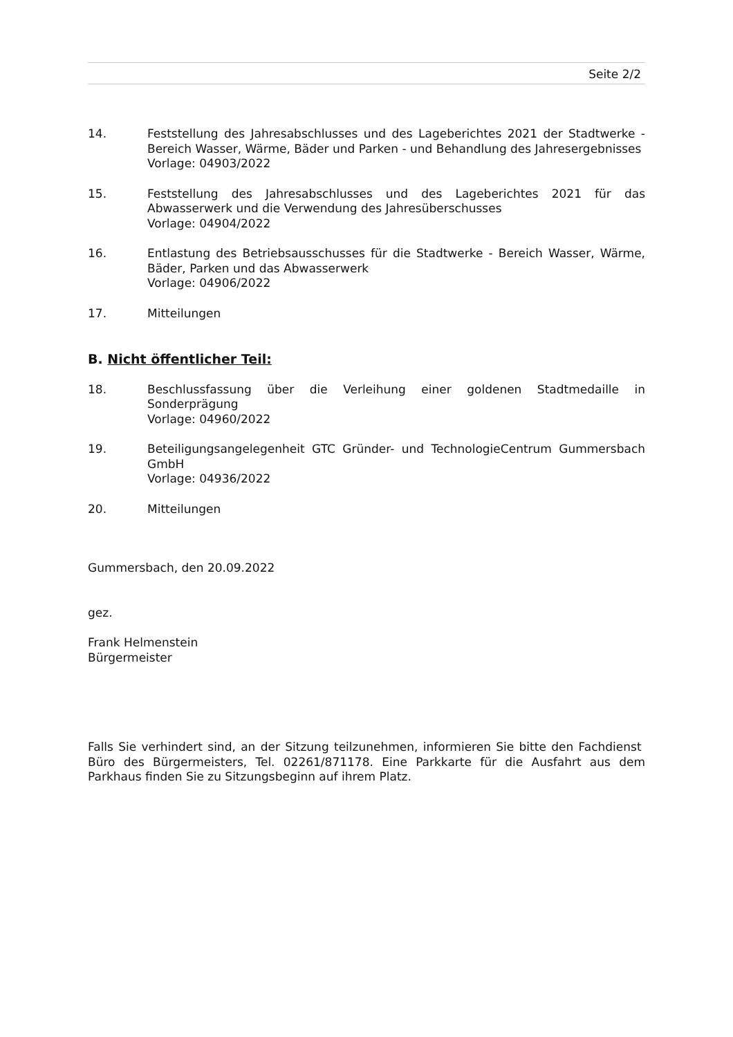Seite 2/2
14. Feststellung des Jahresabschlusses und des Lageberichtes 2021 der Stadtwerke - Bereich Wasser, Wärme, Bäder und Parken - und Behandlung des Jahresergebnisses
Vorlage: 04903/2022
15. Feststellung des Jahresabschlusses und des Lageberichtes 2021 für das Abwasserwerk und die Verwendung des Jahresüberschusses
Vorlage: 04904/2022
16. Entlastung des Betriebsausschusses für die Stadtwerke - Bereich Wasser, Wärme, Bäder, Parken und das Abwasserwerk
Vorlage: 04906/2022
17. Mitteilungen
B. Nicht öffentlicher Teil:
18. Beschlussfassung über die Verleihung einer goldenen Stadtmedaille in Sonderprägung
Vorlage: 04960/2022
19. Beteiligungsangelegenheit GTC Gründer- und TechnologieCentrum Gummersbach GmbH
Vorlage: 04936/2022
20. Mitteilungen
Gummersbach, den 20.09.2022
gez.
Frank Helmenstein
Bürgermeister
Falls Sie verhindert sind, an der Sitzung teilzunehmen, informieren Sie bitte den Fachdienst Büro des Bürgermeisters, Tel. 02261/871178. Eine Parkkarte für die Ausfahrt aus dem Parkhaus finden Sie zu Sitzungsbeginn auf ihrem Platz.